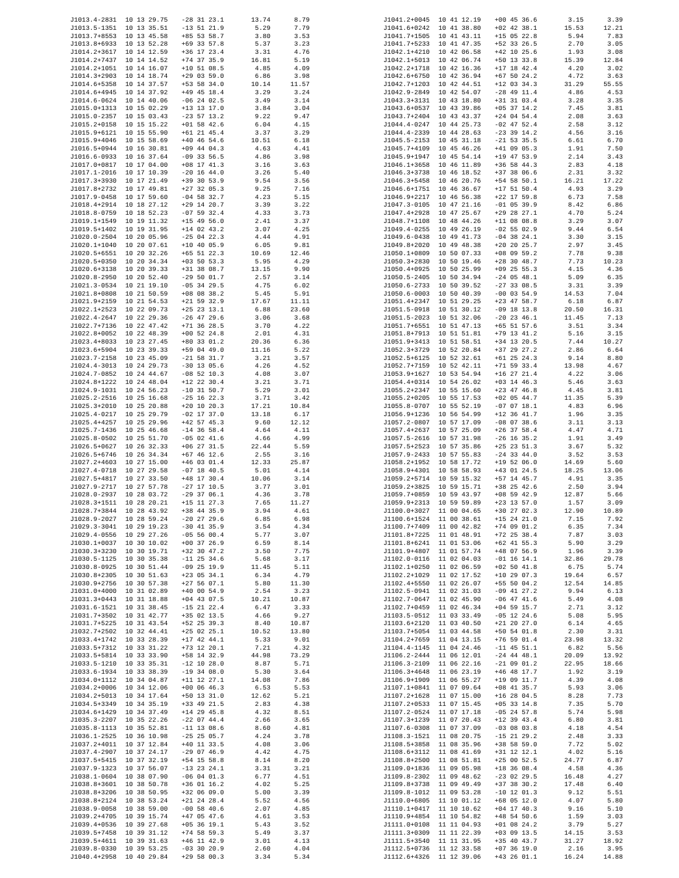| J1013.4-2831 | 10 13 29.75 | -28 31 23.1 | 13.74 | 8.79 |
| J1013.5-1351 | 10 13 35.51 | -13 51 21.9 | 5.29 | 7.79 |
| J1013.7+8553 | 10 13 45.58 | +85 53 58.7 | 3.80 | 3.53 |
| J1013.8+6933 | 10 13 52.28 | +69 33 57.8 | 5.37 | 3.23 |
| J1014.2+3617 | 10 14 12.59 | +36 17 23.4 | 3.31 | 4.76 |
| J1014.2+7437 | 10 14 14.52 | +74 37 35.9 | 16.81 | 5.19 |
| J1014.2+1051 | 10 14 16.07 | +10 51 08.5 | 4.85 | 4.09 |
| J1014.3+2903 | 10 14 18.74 | +29 03 59.0 | 6.86 | 3.98 |
| J1014.6+5358 | 10 14 37.57 | +53 58 34.0 | 10.14 | 11.57 |
| J1014.6+4945 | 10 14 37.92 | +49 45 18.4 | 3.29 | 3.24 |
| J1014.6-0624 | 10 14 40.06 | -06 24 02.5 | 3.49 | 3.14 |
| J1015.0+1313 | 10 15 02.29 | +13 13 17.0 | 3.84 | 3.04 |
| J1015.0-2357 | 10 15 03.43 | -23 57 13.2 | 9.22 | 9.47 |
| J1015.2+0158 | 10 15 15.22 | +01 58 42.6 | 6.04 | 4.15 |
| J1015.9+6121 | 10 15 55.90 | +61 21 45.4 | 3.37 | 3.29 |
| J1015.9+4046 | 10 15 58.69 | +40 46 54.6 | 10.51 | 6.18 |
| J1016.5+0944 | 10 16 30.81 | +09 44 04.3 | 4.63 | 4.41 |
| J1016.6-0933 | 10 16 37.64 | -09 33 56.5 | 4.86 | 3.98 |
| J1017.0+0817 | 10 17 04.00 | +08 17 41.3 | 3.16 | 3.63 |
| J1017.1-2016 | 10 17 10.39 | -20 16 44.0 | 3.26 | 5.40 |
| J1017.3+3930 | 10 17 21.49 | +39 30 53.9 | 9.54 | 3.56 |
| J1017.8+2732 | 10 17 49.81 | +27 32 05.3 | 9.25 | 7.16 |
| J1017.9-0458 | 10 17 59.60 | -04 58 32.7 | 4.23 | 5.15 |
| J1018.4+2914 | 10 18 27.12 | +29 14 20.7 | 3.39 | 3.22 |
| J1018.8-0759 | 10 18 52.23 | -07 59 32.4 | 4.33 | 3.73 |
| J1019.1+1549 | 10 19 11.32 | +15 49 56.0 | 2.41 | 3.37 |
| J1019.5+1402 | 10 19 31.95 | +14 02 43.2 | 3.07 | 4.25 |
| J1020.0-2504 | 10 20 05.96 | -25 04 22.3 | 4.44 | 4.91 |
| J1020.1+1040 | 10 20 07.61 | +10 40 05.9 | 6.05 | 9.81 |
| J1020.5+6551 | 10 20 32.26 | +65 51 22.3 | 10.69 | 12.46 |
| J1020.5+0350 | 10 20 34.34 | +03 50 53.3 | 5.95 | 4.29 |
| J1020.6+3138 | 10 20 39.33 | +31 38 08.7 | 13.15 | 9.90 |
| J1020.8-2950 | 10 20 52.40 | -29 50 01.7 | 2.57 | 3.14 |
| J1021.3-0534 | 10 21 19.10 | -05 34 29.5 | 4.75 | 6.02 |
| J1021.8+0808 | 10 21 50.59 | +08 08 38.2 | 5.45 | 5.91 |
| J1021.9+2159 | 10 21 54.53 | +21 59 32.9 | 17.67 | 11.11 |
| J1022.1+2523 | 10 22 09.73 | +25 23 13.1 | 6.88 | 23.60 |
| J1022.4-2647 | 10 22 29.36 | -26 47 29.6 | 3.06 | 3.68 |
| J1022.7+7136 | 10 22 47.42 | +71 36 28.5 | 3.70 | 4.22 |
| J1022.8+0052 | 10 22 48.39 | +00 52 24.8 | 2.01 | 4.31 |
| J1023.4+8033 | 10 23 27.45 | +80 33 01.2 | 20.36 | 6.36 |
| J1023.6+5904 | 10 23 39.33 | +59 04 49.0 | 11.16 | 5.22 |
| J1023.7-2158 | 10 23 45.09 | -21 58 31.7 | 3.21 | 3.57 |
| J1024.4-3013 | 10 24 29.73 | -30 13 05.6 | 4.26 | 4.52 |
| J1024.7-0852 | 10 24 44.67 | -08 52 10.3 | 4.08 | 3.07 |
| J1024.8+1222 | 10 24 48.04 | +12 22 30.4 | 3.21 | 3.71 |
| J1024.9-1031 | 10 24 56.23 | -10 31 50.7 | 5.29 | 3.01 |
| J1025.2-2516 | 10 25 16.68 | -25 16 22.3 | 3.71 | 3.42 |
| J1025.3+2010 | 10 25 20.88 | +20 10 20.3 | 17.21 | 10.84 |
| J1025.4-0217 | 10 25 29.79 | -02 17 37.0 | 13.18 | 6.17 |
| J1025.4+4257 | 10 25 29.96 | +42 57 45.3 | 9.60 | 12.12 |
| J1025.7-1436 | 10 25 46.68 | -14 36 58.4 | 4.64 | 4.11 |
| J1025.8-0502 | 10 25 51.70 | -05 02 41.6 | 4.66 | 4.99 |
| J1026.5+0627 | 10 26 32.33 | +06 27 31.5 | 22.44 | 5.59 |
| J1026.5+6746 | 10 26 34.34 | +67 46 12.6 | 2.55 | 3.16 |
| J1027.2+4603 | 10 27 15.00 | +46 03 01.4 | 12.33 | 25.87 |
| J1027.4-0718 | 10 27 29.58 | -07 18 40.5 | 5.01 | 4.14 |
| J1027.5+4817 | 10 27 33.50 | +48 17 30.4 | 10.06 | 3.14 |
| J1027.9-2717 | 10 27 57.78 | -27 17 10.5 | 3.77 | 3.01 |
| J1028.0-2937 | 10 28 03.72 | -29 37 06.1 | 4.36 | 3.78 |
| J1028.3+1511 | 10 28 20.21 | +15 11 27.3 | 7.65 | 11.27 |
| J1028.7+3844 | 10 28 43.92 | +38 44 35.9 | 3.94 | 4.61 |
| J1028.9-2027 | 10 28 59.24 | -20 27 29.6 | 6.85 | 6.98 |
| J1029.3-3041 | 10 29 19.23 | -30 41 35.9 | 3.54 | 4.34 |
| J1029.4-0556 | 10 29 27.26 | -05 56 00.4 | 5.77 | 3.07 |
| J1030.1+0037 | 10 30 10.02 | +00 37 26.9 | 6.59 | 8.14 |
| J1030.3+3230 | 10 30 19.71 | +32 30 47.2 | 3.50 | 7.75 |
| J1030.5-1125 | 10 30 35.38 | -11 25 34.6 | 5.68 | 3.17 |
| J1030.8-0925 | 10 30 51.44 | -09 25 19.9 | 11.45 | 5.11 |
| J1030.8+2305 | 10 30 51.63 | +23 05 34.1 | 6.34 | 4.79 |
| J1030.9+2756 | 10 30 57.38 | +27 56 07.1 | 5.80 | 11.30 |
| J1031.0+4000 | 10 31 02.89 | +40 00 54.9 | 2.54 | 3.23 |
| J1031.3+0443 | 10 31 18.88 | +04 43 07.5 | 10.21 | 10.87 |
| J1031.6-1521 | 10 31 38.45 | -15 21 22.4 | 6.47 | 3.33 |
| J1031.7+3502 | 10 31 42.77 | +35 02 13.5 | 4.66 | 9.27 |
| J1031.7+5225 | 10 31 43.54 | +52 25 39.3 | 8.40 | 10.87 |
| J1032.7+2502 | 10 32 44.41 | +25 02 25.1 | 10.52 | 13.80 |
| J1033.4+1742 | 10 33 28.39 | +17 42 44.1 | 5.33 | 9.01 |
| J1033.5+7312 | 10 33 31.22 | +73 12 20.1 | 7.21 | 4.32 |
| J1033.5+5814 | 10 33 33.90 | +58 14 32.9 | 44.98 | 73.29 |
| J1033.5-1210 | 10 33 35.31 | -12 10 28.0 | 8.87 | 5.71 |
| J1033.6-1934 | 10 33 38.39 | -19 34 08.0 | 5.30 | 3.64 |
| J1034.0+1112 | 10 34 04.87 | +11 12 27.1 | 14.08 | 7.86 |
| J1034.2+0006 | 10 34 12.06 | +00 06 46.3 | 6.53 | 5.53 |
| J1034.2+5013 | 10 34 17.64 | +50 13 31.0 | 12.62 | 5.21 |
| J1034.5+3349 | 10 34 35.19 | +33 49 21.5 | 2.83 | 4.38 |
| J1034.6+1429 | 10 34 37.49 | +14 29 45.8 | 4.32 | 8.51 |
| J1035.3-2207 | 10 35 22.26 | -22 07 44.4 | 2.66 | 3.65 |
| J1035.8-1113 | 10 35 52.81 | -11 13 08.6 | 8.60 | 4.81 |
| J1036.1-2525 | 10 36 10.98 | -25 25 05.7 | 4.24 | 3.78 |
| J1037.2+4011 | 10 37 12.84 | +40 11 33.5 | 4.08 | 3.06 |
| J1037.4-2907 | 10 37 24.17 | -29 07 46.9 | 4.42 | 4.75 |
| J1037.5+5415 | 10 37 32.19 | +54 15 58.8 | 8.14 | 8.20 |
| J1037.9-1323 | 10 37 56.07 | -13 23 24.1 | 3.31 | 3.21 |
| J1038.1-0604 | 10 38 07.90 | -06 04 01.3 | 6.77 | 4.51 |
| J1038.8+3601 | 10 38 50.78 | +36 01 16.2 | 4.02 | 5.25 |
| J1038.8+3206 | 10 38 50.95 | +32 06 09.0 | 5.00 | 3.39 |
| J1038.8+2124 | 10 38 53.24 | +21 24 28.4 | 5.52 | 4.56 |
| J1038.9-0058 | 10 38 59.00 | -00 58 40.6 | 2.07 | 4.85 |
| J1039.2+4705 | 10 39 15.74 | +47 05 47.6 | 4.61 | 3.53 |
| J1039.4+0536 | 10 39 27.68 | +05 36 19.1 | 5.43 | 3.52 |
| J1039.5+7458 | 10 39 31.12 | +74 58 59.3 | 5.49 | 3.37 |
| J1039.5+4611 | 10 39 31.63 | +46 11 42.9 | 3.01 | 4.13 |
| J1039.8-0330 | 10 39 53.25 | -03 30 20.9 | 2.60 | 4.04 |
| J1040.4+2958 | 10 40 29.84 | +29 58 00.3 | 3.34 | 5.34 |
| J1041.2+0045 | 10 41 12.19 | +00 45 36.6 | 3.15 | 3.39 |
| J1041.6+0242 | 10 41 38.80 | +02 42 38.1 | 15.53 | 12.21 |
| J1041.7+1505 | 10 41 43.11 | +15 05 22.8 | 5.94 | 7.83 |
| J1041.7+5233 | 10 41 47.35 | +52 33 26.5 | 2.70 | 3.05 |
| J1042.1+4210 | 10 42 06.58 | +42 10 25.6 | 1.93 | 3.08 |
| J1042.1+5013 | 10 42 06.74 | +50 13 33.8 | 15.39 | 12.84 |
| J1042.2+1718 | 10 42 16.36 | +17 18 42.4 | 4.20 | 3.02 |
| J1042.6+6750 | 10 42 36.94 | +67 50 24.2 | 4.72 | 3.63 |
| J1042.7+1203 | 10 42 44.51 | +12 03 34.3 | 31.29 | 55.55 |
| J1042.9-2849 | 10 42 54.07 | -28 49 11.4 | 4.86 | 4.53 |
| J1043.3+3131 | 10 43 18.80 | +31 31 03.4 | 3.28 | 3.35 |
| J1043.6+0537 | 10 43 39.86 | +05 37 14.2 | 7.45 | 3.81 |
| J1043.7+2404 | 10 43 43.37 | +24 04 54.4 | 2.08 | 3.63 |
| J1044.4-0247 | 10 44 25.73 | -02 47 52.4 | 2.58 | 3.12 |
| J1044.4-2339 | 10 44 28.63 | -23 39 14.2 | 4.56 | 3.16 |
| J1045.5-2153 | 10 45 31.18 | -21 53 35.5 | 6.61 | 6.70 |
| J1045.7+4109 | 10 45 46.26 | +41 09 05.3 | 1.91 | 7.50 |
| J1045.9+1947 | 10 45 54.14 | +19 47 53.9 | 2.14 | 3.43 |
| J1046.1+3658 | 10 46 11.89 | +36 58 44.3 | 2.83 | 4.18 |
| J1046.3+3738 | 10 46 18.52 | +37 38 06.6 | 2.31 | 3.32 |
| J1046.3+5458 | 10 46 20.76 | +54 58 50.1 | 16.21 | 17.22 |
| J1046.6+1751 | 10 46 36.67 | +17 51 50.4 | 4.93 | 3.29 |
| J1046.9+2217 | 10 46 56.38 | +22 17 59.8 | 6.73 | 7.58 |
| J1047.3-0105 | 10 47 21.16 | -01 05 39.9 | 8.42 | 6.86 |
| J1047.4+2928 | 10 47 25.67 | +29 28 27.1 | 4.70 | 5.24 |
| J1048.7+1108 | 10 48 44.26 | +11 08 08.8 | 3.29 | 3.07 |
| J1049.4-0255 | 10 49 26.19 | -02 55 02.9 | 9.44 | 6.54 |
| J1049.6-0438 | 10 49 41.73 | -04 38 24.1 | 3.30 | 3.15 |
| J1049.8+2020 | 10 49 48.38 | +20 20 25.7 | 2.97 | 3.45 |
| J1050.1+0809 | 10 50 07.33 | +08 09 59.2 | 7.78 | 9.38 |
| J1050.3+2830 | 10 50 19.46 | +28 30 48.7 | 7.73 | 10.23 |
| J1050.4+0925 | 10 50 25.99 | +09 25 55.3 | 4.15 | 4.36 |
| J1050.5-2405 | 10 50 34.94 | -24 05 48.1 | 5.09 | 6.35 |
| J1050.6-2733 | 10 50 39.52 | -27 33 08.5 | 3.31 | 3.39 |
| J1050.6-0003 | 10 50 40.39 | -00 03 54.9 | 14.53 | 7.04 |
| J1051.4+2347 | 10 51 29.25 | +23 47 58.7 | 6.18 | 6.87 |
| J1051.5-0918 | 10 51 30.12 | -09 18 13.8 | 20.50 | 16.31 |
| J1051.5-2023 | 10 51 32.06 | -20 23 46.1 | 11.45 | 7.13 |
| J1051.7+6551 | 10 51 47.13 | +65 51 57.6 | 3.51 | 3.34 |
| J1051.8+7913 | 10 51 51.81 | +79 13 41.2 | 5.16 | 3.15 |
| J1051.9+3413 | 10 51 58.51 | +34 13 20.5 | 7.44 | 10.27 |
| J1052.3+3729 | 10 52 20.84 | +37 29 27.2 | 2.86 | 6.64 |
| J1052.5+6125 | 10 52 32.61 | +61 25 24.3 | 9.14 | 8.80 |
| J1052.7+7159 | 10 52 42.11 | +71 59 33.4 | 13.98 | 4.67 |
| J1053.9+1627 | 10 53 54.94 | +16 27 21.4 | 4.22 | 3.06 |
| J1054.4+0314 | 10 54 26.02 | +03 14 46.3 | 5.46 | 3.63 |
| J1055.2+2347 | 10 55 15.60 | +23 47 46.8 | 4.45 | 3.81 |
| J1055.2+0205 | 10 55 17.53 | +02 05 44.7 | 11.35 | 5.39 |
| J1055.8-0707 | 10 55 52.19 | -07 07 18.1 | 4.83 | 6.96 |
| J1056.9+1236 | 10 56 54.99 | +12 36 41.7 | 1.96 | 3.35 |
| J1057.2-0807 | 10 57 17.09 | -08 07 38.6 | 3.11 | 3.13 |
| J1057.4+2637 | 10 57 25.09 | +26 37 58.4 | 4.47 | 4.71 |
| J1057.5-2616 | 10 57 31.98 | -26 16 35.2 | 1.91 | 3.49 |
| J1057.5+2523 | 10 57 35.86 | +25 23 51.3 | 3.67 | 5.32 |
| J1057.9-2433 | 10 57 55.83 | -24 33 44.0 | 3.52 | 3.53 |
| J1058.2+1952 | 10 58 17.72 | +19 52 06.0 | 14.69 | 5.60 |
| J1058.9+4301 | 10 58 58.93 | +43 01 24.5 | 18.25 | 13.06 |
| J1059.2+5714 | 10 59 15.32 | +57 14 45.7 | 4.91 | 3.35 |
| J1059.2+3825 | 10 59 15.71 | +38 25 42.6 | 2.50 | 3.94 |
| J1059.7+0859 | 10 59 43.97 | +08 59 42.9 | 12.87 | 5.66 |
| J1059.9+2313 | 10 59 59.89 | +23 13 57.0 | 1.57 | 3.09 |
| J1100.0+3027 | 11 00 04.65 | +30 27 02.3 | 12.90 | 10.89 |
| J1100.6+1524 | 11 00 38.61 | +15 24 21.0 | 7.15 | 7.92 |
| J1100.7+7409 | 11 00 42.82 | +74 09 01.2 | 6.35 | 7.34 |
| J1101.8+7225 | 11 01 48.91 | +72 25 38.4 | 7.87 | 3.03 |
| J1101.8+6241 | 11 01 53.06 | +62 41 55.3 | 5.90 | 3.29 |
| J1101.9+4807 | 11 01 57.74 | +48 07 56.9 | 1.96 | 3.39 |
| J1102.0-0116 | 11 02 04.03 | -01 16 14.1 | 32.86 | 29.78 |
| J1102.1+0250 | 11 02 06.59 | +02 50 41.8 | 6.75 | 5.74 |
| J1102.2+1029 | 11 02 17.52 | +10 29 07.3 | 19.64 | 6.57 |
| J1102.4+5550 | 11 02 26.07 | +55 50 04.2 | 12.54 | 14.85 |
| J1102.5-0941 | 11 02 31.03 | -09 41 27.2 | 9.94 | 6.13 |
| J1102.7-0647 | 11 02 45.90 | -06 47 41.6 | 5.49 | 4.08 |
| J1102.7+0459 | 11 02 46.34 | +04 59 15.7 | 2.71 | 3.12 |
| J1103.5-0512 | 11 03 33.49 | -05 12 24.6 | 5.08 | 5.95 |
| J1103.6+2120 | 11 03 40.50 | +21 20 27.0 | 6.14 | 4.65 |
| J1103.7+5054 | 11 03 44.58 | +50 54 01.8 | 2.30 | 3.31 |
| J1104.2+7659 | 11 04 13.15 | +76 59 01.4 | 23.98 | 13.32 |
| J1104.4-1145 | 11 04 24.46 | -11 45 51.1 | 6.82 | 5.56 |
| J1106.2-2444 | 11 06 12.01 | -24 44 48.1 | 20.09 | 13.92 |
| J1106.3-2109 | 11 06 22.16 | -21 09 01.2 | 22.95 | 18.66 |
| J1106.3+4648 | 11 06 23.19 | +46 48 17.7 | 1.92 | 3.19 |
| J1106.9+1909 | 11 06 55.27 | +19 09 11.7 | 4.39 | 4.08 |
| J1107.1+0841 | 11 07 09.64 | +08 41 35.7 | 5.93 | 3.06 |
| J1107.2+1628 | 11 07 15.00 | +16 28 04.5 | 8.28 | 7.73 |
| J1107.2+0533 | 11 07 15.45 | +05 33 14.8 | 7.35 | 5.70 |
| J1107.2-0524 | 11 07 17.18 | -05 24 57.8 | 5.74 | 5.98 |
| J1107.3+1239 | 11 07 20.43 | +12 39 43.4 | 6.80 | 3.81 |
| J1107.6-0308 | 11 07 37.09 | -03 08 03.8 | 4.18 | 4.54 |
| J1108.3-1521 | 11 08 20.75 | -15 21 29.2 | 2.48 | 3.33 |
| J1108.5+3858 | 11 08 35.96 | +38 58 59.0 | 7.72 | 5.02 |
| J1108.6+3112 | 11 08 41.69 | +31 12 12.1 | 4.02 | 5.16 |
| J1108.8+2500 | 11 08 51.81 | +25 00 52.5 | 24.77 | 6.87 |
| J1109.0+1836 | 11 09 05.98 | +18 36 08.4 | 4.58 | 4.36 |
| J1109.8-2302 | 11 09 48.62 | -23 02 29.5 | 16.48 | 4.27 |
| J1109.8+3738 | 11 09 49.49 | +37 38 30.2 | 17.48 | 6.40 |
| J1109.8-1012 | 11 09 53.28 | -10 12 01.3 | 9.12 | 5.51 |
| J1110.0+6805 | 11 10 01.12 | +68 05 12.0 | 4.07 | 5.80 |
| J1110.1+0417 | 11 10 10.62 | +04 17 40.3 | 9.16 | 5.10 |
| J1110.9+4854 | 11 10 54.82 | +48 54 50.6 | 1.59 | 3.03 |
| J1111.0+0108 | 11 11 04.93 | +01 08 24.2 | 3.79 | 5.27 |
| J1111.3+0309 | 11 11 22.39 | +03 09 13.5 | 14.15 | 3.53 |
| J1111.5+3540 | 11 11 31.95 | +35 40 43.7 | 31.27 | 18.92 |
| J1112.5+0736 | 11 12 33.58 | +07 36 19.0 | 2.16 | 3.95 |
| J1112.6+4326 | 11 12 39.06 | +43 26 01.1 | 16.24 | 14.88 |